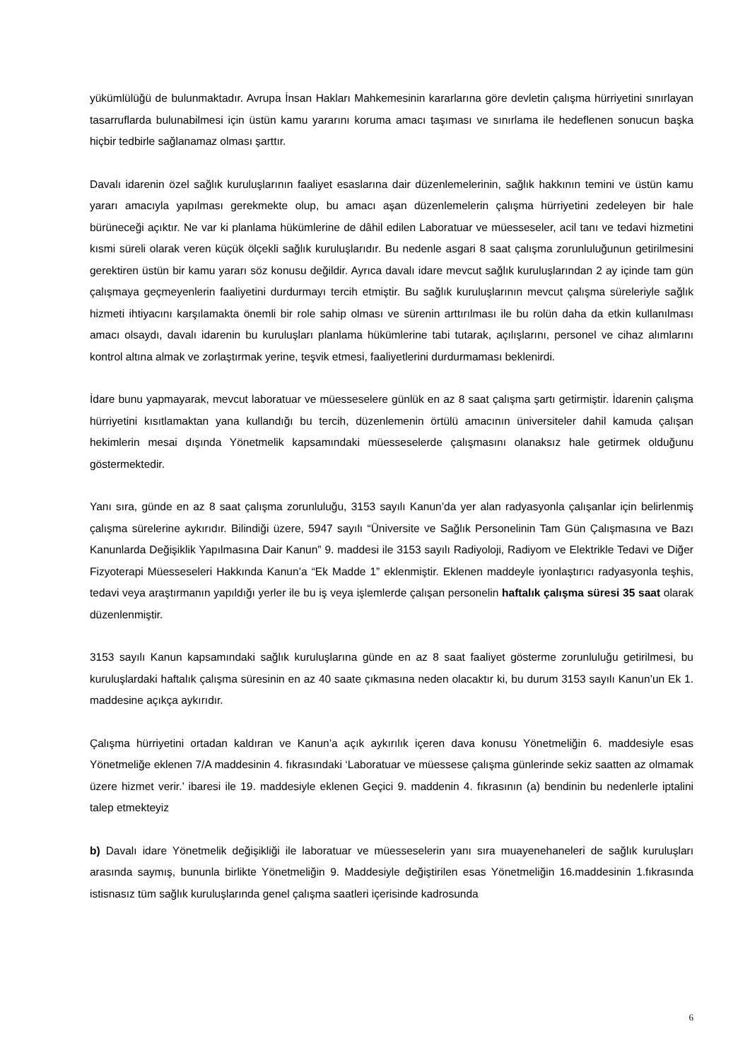yükümlülüğü de bulunmaktadır. Avrupa İnsan Hakları Mahkemesinin kararlarına göre devletin çalışma hürriyetini sınırlayan tasarruflarda bulunabilmesi için üstün kamu yararını koruma amacı taşıması ve sınırlama ile hedeflenen sonucun başka hiçbir tedbirle sağlanamaz olması şarttır.
Davalı idarenin özel sağlık kuruluşlarının faaliyet esaslarına dair düzenlemelerinin, sağlık hakkının temini ve üstün kamu yararı amacıyla yapılması gerekmekte olup, bu amacı aşan düzenlemelerin çalışma hürriyetini zedeleyen bir hale bürüneceği açıktır. Ne var ki planlama hükümlerine de dâhil edilen Laboratuar ve müesseseler, acil tanı ve tedavi hizmetini kısmi süreli olarak veren küçük ölçekli sağlık kuruluşlarıdır. Bu nedenle asgari 8 saat çalışma zorunluluğunun getirilmesini gerektiren üstün bir kamu yararı söz konusu değildir. Ayrıca davalı idare mevcut sağlık kuruluşlarından 2 ay içinde tam gün çalışmaya geçmeyenlerin faaliyetini durdurmayı tercih etmiştir. Bu sağlık kuruluşlarının mevcut çalışma süreleriyle sağlık hizmeti ihtiyacını karşılamakta önemli bir role sahip olması ve sürenin arttırılması ile bu rolün daha da etkin kullanılması amacı olsaydı, davalı idarenin bu kuruluşları planlama hükümlerine tabi tutarak, açılışlarını, personel ve cihaz alımlarını kontrol altına almak ve zorlaştırmak yerine, teşvik etmesi, faaliyetlerini durdurmaması beklenirdi.
İdare bunu yapmayarak, mevcut laboratuar ve müesseselere günlük en az 8 saat çalışma şartı getirmiştir. İdarenin çalışma hürriyetini kısıtlamaktan yana kullandığı bu tercih, düzenlemenin örtülü amacının üniversiteler dahil kamuda çalışan hekimlerin mesai dışında Yönetmelik kapsamındaki müesseselerde çalışmasını olanaksız hale getirmek olduğunu göstermektedir.
Yanı sıra, günde en az 8 saat çalışma zorunluluğu, 3153 sayılı Kanun’da yer alan radyasyonla çalışanlar için belirlenmiş çalışma sürelerine aykırıdır. Bilindiği üzere, 5947 sayılı “Üniversite ve Sağlık Personelinin Tam Gün Çalışmasına ve Bazı Kanunlarda Değişiklik Yapılmasına Dair Kanun” 9. maddesi ile 3153 sayılı Radiyoloji, Radiyom ve Elektrikle Tedavi ve Diğer Fizyoterapi Müesseseleri Hakkında Kanun’a “Ek Madde 1” eklenmiştir. Eklenen maddeyle iyonlaştırıcı radyasyonla teşhis, tedavi veya araştırmanın yapıldığı yerler ile bu iş veya işlemlerde çalışan personelin haftalık çalışma süresi 35 saat olarak düzenlenmiştir.
3153 sayılı Kanun kapsamındaki sağlık kuruluşlarına günde en az 8 saat faaliyet gösterme zorunluluğu getirilmesi, bu kuruluşlardaki haftalık çalışma süresinin en az 40 saate çıkmasına neden olacaktır ki, bu durum 3153 sayılı Kanun’un Ek 1. maddesine açıkça aykırıdır.
Çalışma hürriyetini ortadan kaldıran ve Kanun’a açık aykırılık içeren dava konusu Yönetmeliğin 6. maddesiyle esas Yönetmeliğe eklenen 7/A maddesinin 4. fıkrasındaki ‘Laboratuar ve müessese çalışma günlerinde sekiz saatten az olmamak üzere hizmet verir.’ ibaresi ile 19. maddesiyle eklenen Geçici 9. maddenin 4. fıkrasının (a) bendinin bu nedenlerle iptalini talep etmekteyiz
b) Davalı idare Yönetmelik değişikliği ile laboratuar ve müesseselerin yanı sıra muayenehaneleri de sağlık kuruluşları arasında saymış, bununla birlikte Yönetmeliğin 9. Maddesiyle değiştirilen esas Yönetmeliğin 16.maddesinin 1.fıkrasında istisnasız tüm sağlık kuruluşlarında genel çalışma saatleri içerisinde kadrosunda
6